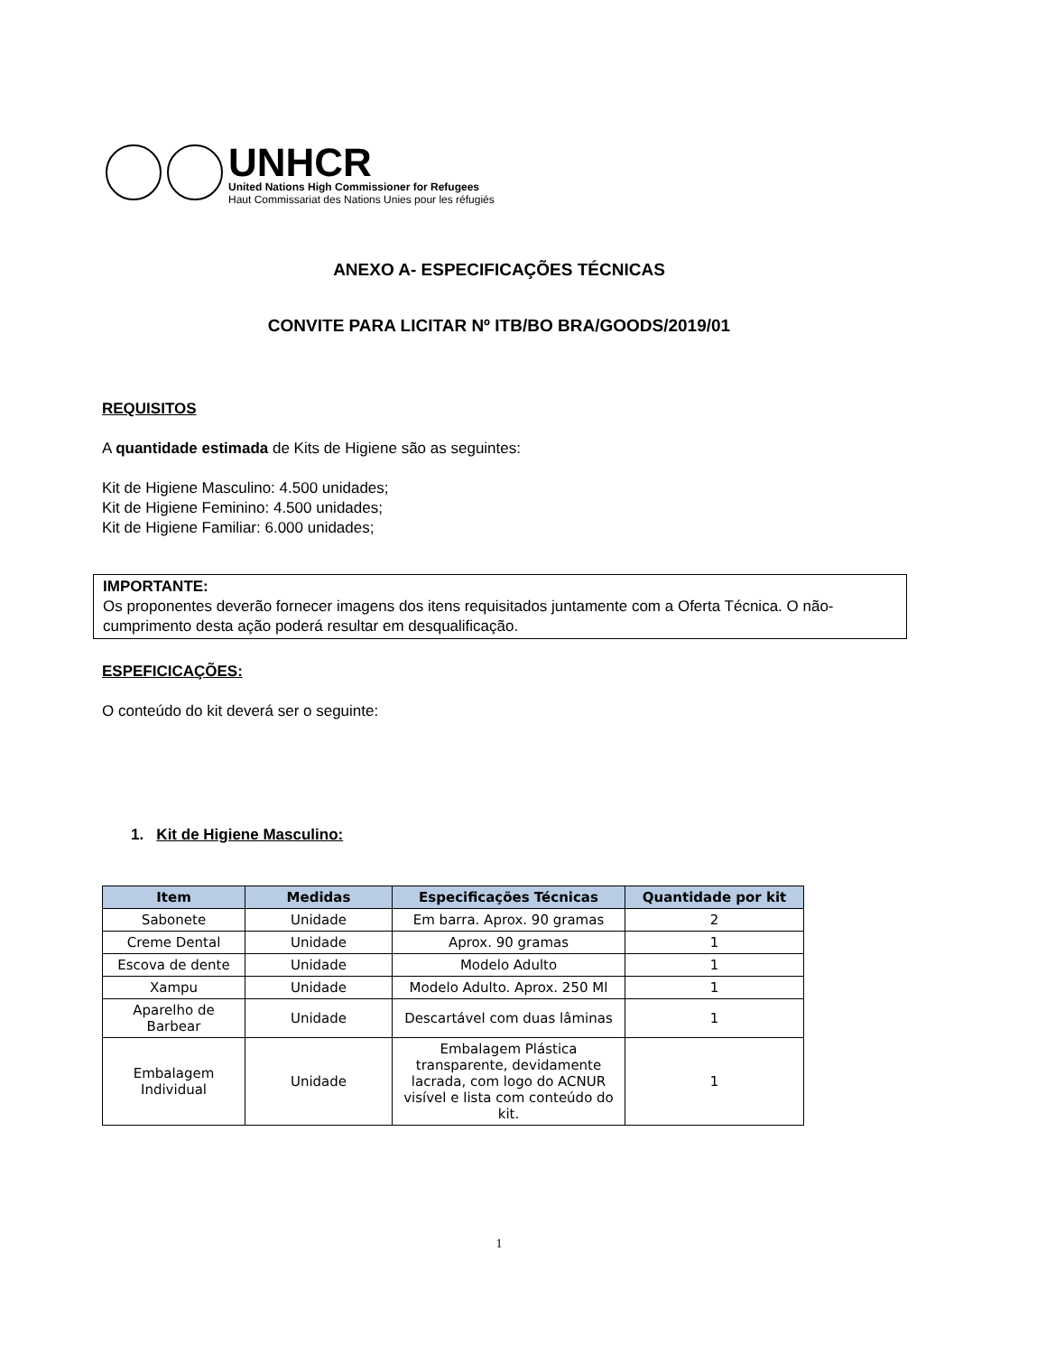UNHCR
United Nations High Commissioner for Refugees
Haut Commissariat des Nations Unies pour les réfugiés
ANEXO A- ESPECIFICAÇÕES TÉCNICAS
CONVITE PARA LICITAR Nº ITB/BO BRA/GOODS/2019/01
REQUISITOS
A quantidade estimada de Kits de Higiene são as seguintes:
Kit de Higiene Masculino: 4.500 unidades;
Kit de Higiene Feminino: 4.500 unidades;
Kit de Higiene Familiar: 6.000 unidades;
IMPORTANTE:
Os proponentes deverão fornecer imagens dos itens requisitados juntamente com a Oferta Técnica. O não-cumprimento desta ação poderá resultar em desqualificação.
ESPEFICICAÇÕES:
O conteúdo do kit deverá ser o seguinte:
1. Kit de Higiene Masculino:
| Item | Medidas | Especificações Técnicas | Quantidade por kit |
| --- | --- | --- | --- |
| Sabonete | Unidade | Em barra. Aprox. 90 gramas | 2 |
| Creme Dental | Unidade | Aprox. 90 gramas | 1 |
| Escova de dente | Unidade | Modelo Adulto | 1 |
| Xampu | Unidade | Modelo Adulto. Aprox. 250 Ml | 1 |
| Aparelho de Barbear | Unidade | Descartável com duas lâminas | 1 |
| Embalagem Individual | Unidade | Embalagem Plástica transparente, devidamente lacrada, com logo do ACNUR visível e lista com conteúdo do kit. | 1 |
1